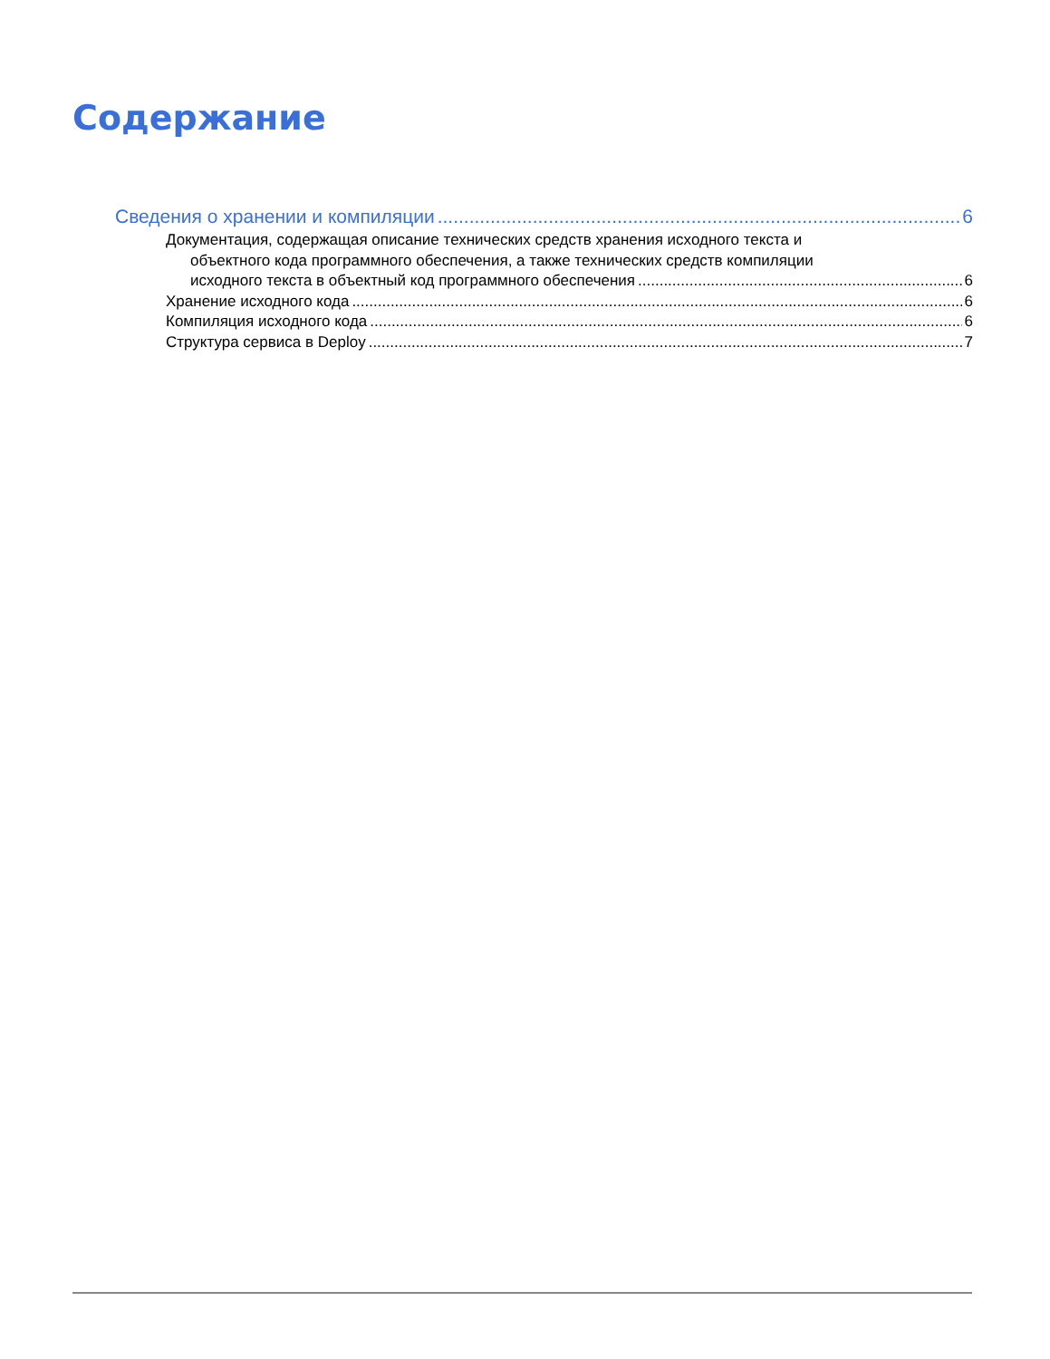Содержание
Сведения о хранении и компиляции 6
Документация, содержащая описание технических средств хранения исходного текста и
объектного кода программного обеспечения, а также технических средств компиляции
исходного текста в объектный код программного обеспечения 6
Хранение исходного кода 6
Компиляция исходного кода 6
Структура сервиса в Deploy 7